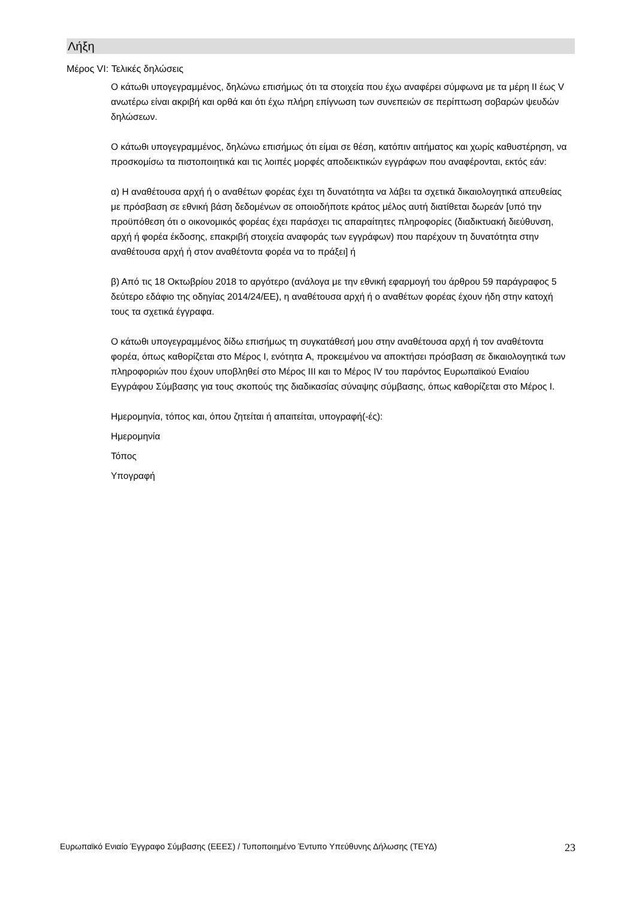Λήξη
Μέρος VI: Τελικές δηλώσεις
Ο κάτωθι υπογεγραμμένος, δηλώνω επισήμως ότι τα στοιχεία που έχω αναφέρει σύμφωνα με τα μέρη II έως V ανωτέρω είναι ακριβή και ορθά και ότι έχω πλήρη επίγνωση των συνεπειών σε περίπτωση σοβαρών ψευδών δηλώσεων.
Ο κάτωθι υπογεγραμμένος, δηλώνω επισήμως ότι είμαι σε θέση, κατόπιν αιτήματος και χωρίς καθυστέρηση, να προσκομίσω τα πιστοποιητικά και τις λοιπές μορφές αποδεικτικών εγγράφων που αναφέρονται, εκτός εάν:
α) Η αναθέτουσα αρχή ή ο αναθέτων φορέας έχει τη δυνατότητα να λάβει τα σχετικά δικαιολογητικά απευθείας με πρόσβαση σε εθνική βάση δεδομένων σε οποιοδήποτε κράτος μέλος αυτή διατίθεται δωρεάν [υπό την προϋπόθεση ότι ο οικονομικός φορέας έχει παράσχει τις απαραίτητες πληροφορίες (διαδικτυακή διεύθυνση, αρχή ή φορέα έκδοσης, επακριβή στοιχεία αναφοράς των εγγράφων) που παρέχουν τη δυνατότητα στην αναθέτουσα αρχή ή στον αναθέτοντα φορέα να το πράξει] ή
β) Από τις 18 Οκτωβρίου 2018 το αργότερο (ανάλογα με την εθνική εφαρμογή του άρθρου 59 παράγραφος 5 δεύτερο εδάφιο της οδηγίας 2014/24/ΕΕ), η αναθέτουσα αρχή ή ο αναθέτων φορέας έχουν ήδη στην κατοχή τους τα σχετικά έγγραφα.
Ο κάτωθι υπογεγραμμένος δίδω επισήμως τη συγκατάθεσή μου στην αναθέτουσα αρχή ή τον αναθέτοντα φορέα, όπως καθορίζεται στο Μέρος I, ενότητα A, προκειμένου να αποκτήσει πρόσβαση σε δικαιολογητικά των πληροφοριών που έχουν υποβληθεί στο Μέρος III και το Μέρος IV του παρόντος Ευρωπαϊκού Ενιαίου Εγγράφου Σύμβασης για τους σκοπούς της διαδικασίας σύναψης σύμβασης, όπως καθορίζεται στο Μέρος I.
Ημερομηνία, τόπος και, όπου ζητείται ή απαιτείται, υπογραφή(-ές):
Ημερομηνία
Τόπος
Υπογραφή
Ευρωπαϊκό Ενιαίο Έγγραφο Σύμβασης (ΕΕΕΣ) / Τυποποιημένο Έντυπο Υπεύθυνης Δήλωσης (ΤΕΥΔ) 23